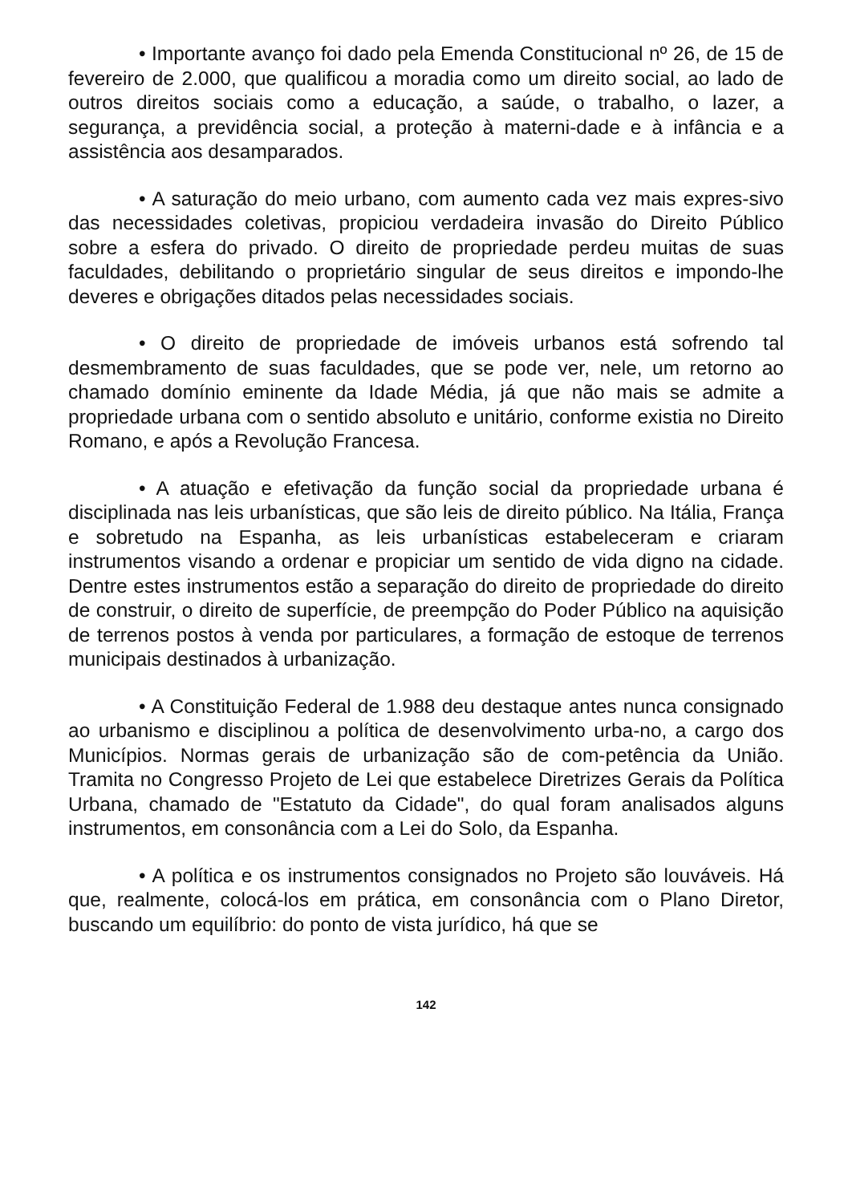• Importante avanço foi dado pela Emenda Constitucional nº 26, de 15 de fevereiro de 2.000, que qualificou a moradia como um direito social, ao lado de outros direitos sociais como a educação, a saúde, o trabalho, o lazer, a segurança, a previdência social, a proteção à materni-dade e à infância e a assistência aos desamparados.
• A saturação do meio urbano, com aumento cada vez mais expres-sivo das necessidades coletivas, propiciou verdadeira invasão do Direito Público sobre a esfera do privado. O direito de propriedade perdeu muitas de suas faculdades, debilitando o proprietário singular de seus direitos e impondo-lhe deveres e obrigações ditados pelas necessidades sociais.
• O direito de propriedade de imóveis urbanos está sofrendo tal desmembramento de suas faculdades, que se pode ver, nele, um retorno ao chamado domínio eminente da Idade Média, já que não mais se admite a propriedade urbana com o sentido absoluto e unitário, conforme existia no Direito Romano, e após a Revolução Francesa.
• A atuação e efetivação da função social da propriedade urbana é disciplinada nas leis urbanísticas, que são leis de direito público. Na Itália, França e sobretudo na Espanha, as leis urbanísticas estabeleceram e criaram instrumentos visando a ordenar e propiciar um sentido de vida digno na cidade. Dentre estes instrumentos estão a separação do direito de propriedade do direito de construir, o direito de superfície, de preempção do Poder Público na aquisição de terrenos postos à venda por particulares, a formação de estoque de terrenos municipais destinados à urbanização.
• A Constituição Federal de 1.988 deu destaque antes nunca consignado ao urbanismo e disciplinou a política de desenvolvimento urba-no, a cargo dos Municípios. Normas gerais de urbanização são de com-petência da União. Tramita no Congresso Projeto de Lei que estabelece Diretrizes Gerais da Política Urbana, chamado de "Estatuto da Cidade", do qual foram analisados alguns instrumentos, em consonância com a Lei do Solo, da Espanha.
• A política e os instrumentos consignados no Projeto são louváveis. Há que, realmente, colocá-los em prática, em consonância com o Plano Diretor, buscando um equilíbrio: do ponto de vista jurídico, há que se
142